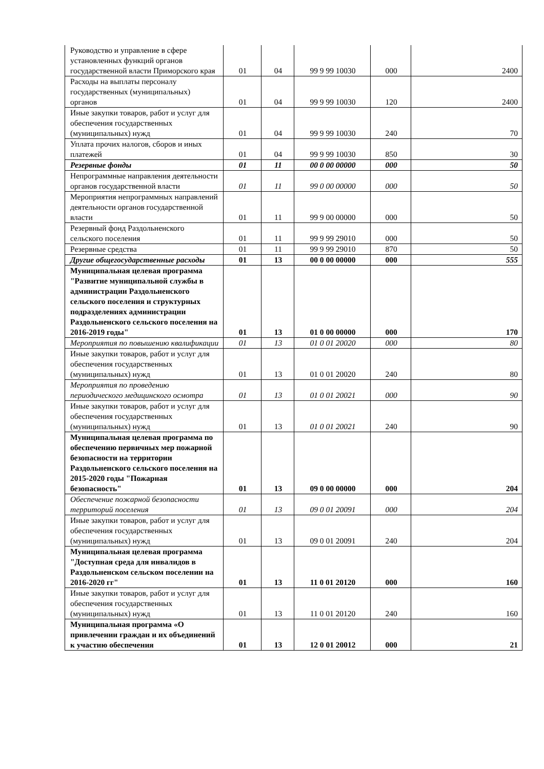| Руководство и управление в сфере установленных функций органов государственной власти Приморского края | 01 | 04 | 99 9 99 10030 | 000 | 2400 |
| Расходы на выплаты персоналу государственных (муниципальных) органов | 01 | 04 | 99 9 99 10030 | 120 | 2400 |
| Иные закупки товаров, работ и услуг для обеспечения государственных (муниципальных) нужд | 01 | 04 | 99 9 99 10030 | 240 | 70 |
| Уплата прочих налогов, сборов и иных платежей | 01 | 04 | 99 9 99 10030 | 850 | 30 |
| Резервные фонды | 01 | 11 | 00 0 00 00000 | 000 | 50 |
| Непрограммные направления деятельности органов государственной власти | 01 | 11 | 99 0 00 00000 | 000 | 50 |
| Мероприятия непрограммных направлений деятельности органов государственной власти | 01 | 11 | 99 9 00 00000 | 000 | 50 |
| Резервный фонд Раздольненского сельского поселения | 01 | 11 | 99 9 99 29010 | 000 | 50 |
| Резервные средства | 01 | 11 | 99 9 99 29010 | 870 | 50 |
| Другие общегосударственные расходы | 01 | 13 | 00 0 00 00000 | 000 | 555 |
| Муниципальная целевая программа "Развитие муниципальной службы в администрации Раздольненского сельского поселения и структурных подразделениях администрации Раздольненского сельского поселения на 2016-2019 годы" | 01 | 13 | 01 0 00 00000 | 000 | 170 |
| Мероприятия по повышению квалификации | 01 | 13 | 01 0 01 20020 | 000 | 80 |
| Иные закупки товаров, работ и услуг для обеспечения государственных (муниципальных) нужд | 01 | 13 | 01 0 01 20020 | 240 | 80 |
| Мероприятия по проведению периодического медицинского осмотра | 01 | 13 | 01 0 01 20021 | 000 | 90 |
| Иные закупки товаров, работ и услуг для обеспечения государственных (муниципальных) нужд | 01 | 13 | 01 0 01 20021 | 240 | 90 |
| Муниципальная целевая программа по обеспечению первичных мер пожарной безопасности на территории Раздольненского сельского поселения на 2015-2020 годы "Пожарная безопасность" | 01 | 13 | 09 0 00 00000 | 000 | 204 |
| Обеспечение пожарной безопасности территорий поселения | 01 | 13 | 09 0 01 20091 | 000 | 204 |
| Иные закупки товаров, работ и услуг для обеспечения государственных (муниципальных) нужд | 01 | 13 | 09 0 01 20091 | 240 | 204 |
| Муниципальная целевая программа "Доступная среда для инвалидов в Раздольненском сельском поселении на 2016-2020 гг" | 01 | 13 | 11 0 01 20120 | 000 | 160 |
| Иные закупки товаров, работ и услуг для обеспечения государственных (муниципальных) нужд | 01 | 13 | 11 0 01 20120 | 240 | 160 |
| Муниципальная программа «О привлечении граждан и их объединений к участию обеспечения | 01 | 13 | 12 0 01 20012 | 000 | 21 |